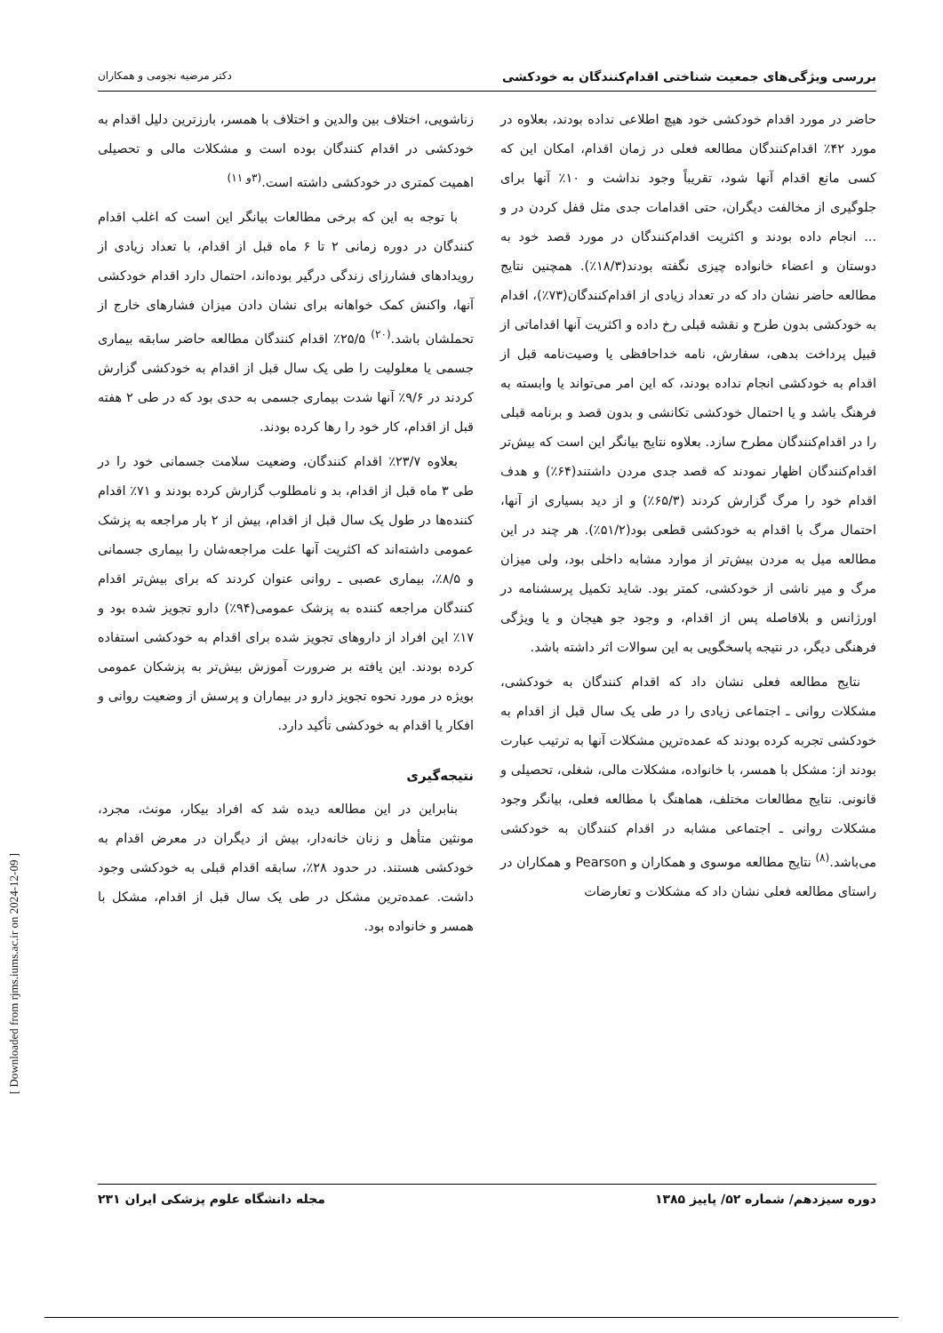بررسی ویژگی‌های جمعیت شناختی اقدام‌کنندگان به خودکشی دکتر مرضیه نجومی و همکاران
حاضر در مورد اقدام خودکشی خود هیچ اطلاعی نداده بودند، بعلاوه در مورد ۴۲٪ اقدام‌کنندگان مطالعه فعلی در زمان اقدام، امکان این که کسی مانع اقدام آنها شود، تقریباً وجود نداشت و ۱۰٪ آنها برای جلوگیری از مخالفت دیگران، حتی اقدامات جدی مثل قفل کردن در و ... انجام داده بودند و اکثریت اقدام‌کنندگان در مورد قصد خود به دوستان و اعضاء خانواده چیزی نگفته بودند(۱۸/۳٪). همچنین نتایج مطالعه حاضر نشان داد که در تعداد زیادی از اقدام‌کنندگان(۷۳٪)، اقدام به خودکشی بدون طرح و نقشه قبلی رخ داده و اکثریت آنها اقداماتی از قبیل پرداخت بدهی، سفارش، نامه خداحافظی یا وصیت‌نامه قبل از اقدام به خودکشی انجام نداده بودند، که این امر می‌تواند یا وابسته به فرهنگ باشد و یا احتمال خودکشی تکانشی و بدون قصد و برنامه قبلی را در اقدام‌کنندگان مطرح سازد. بعلاوه نتایج بیانگر این است که بیش‌تر اقدام‌کنندگان اظهار نمودند که قصد جدی مردن داشتند(۶۴٪) و هدف اقدام خود را مرگ گزارش کردند (۶۵/۳٪) و از دید بسیاری از آنها، احتمال مرگ با اقدام به خودکشی قطعی بود(۵۱/۲٪). هر چند در این مطالعه میل به مردن بیش‌تر از موارد مشابه داخلی بود، ولی میزان مرگ و میر ناشی از خودکشی، کمتر بود. شاید تکمیل پرسشنامه در اورژانس و بلافاصله پس از اقدام، و وجود جو هیجان و یا ویژگی فرهنگی دیگر، در نتیجه پاسخگویی به این سوالات اثر داشته باشد.
نتایج مطالعه فعلی نشان داد که اقدام کنندگان به خودکشی، مشکلات روانی ـ اجتماعی زیادی را در طی یک سال قبل از اقدام به خودکشی تجربه کرده بودند که عمده‌ترین مشکلات آنها به ترتیب عبارت بودند از: مشکل با همسر، با خانواده، مشکلات مالی، شغلی، تحصیلی و قانونی. نتایج مطالعات مختلف، هماهنگ با مطالعه فعلی، بیانگر وجود مشکلات روانی ـ اجتماعی مشابه در اقدام کنندگان به خودکشی می‌باشد.<sup>(۸)</sup> نتایج مطالعه موسوی و همکاران و Pearson و همکاران در راستای مطالعه فعلی نشان داد که مشکلات و تعارضات
زناشویی، اختلاف بین والدین و اختلاف با همسر، بارزترین دلیل اقدام به خودکشی در اقدام کنندگان بوده است و مشکلات مالی و تحصیلی اهمیت کمتری در خودکشی داشته است.<sup>(۳و ۱۱)</sup>
با توجه به این که برخی مطالعات بیانگر این است که اغلب اقدام کنندگان در دوره زمانی ۲ تا ۶ ماه قبل از اقدام، با تعداد زیادی از رویدادهای فشارزای زندگی درگیر بوده‌اند، احتمال دارد اقدام خودکشی آنها، واکنش کمک خواهانه برای نشان دادن میزان فشارهای خارج از تحملشان باشد.<sup>(۲۰)</sup> ۲۵/۵٪ اقدام کنندگان مطالعه حاضر سابقه بیماری جسمی یا معلولیت را طی یک سال قبل از اقدام به خودکشی گزارش کردند در ۹/۶٪ آنها شدت بیماری جسمی به حدی بود که در طی ۲ هفته قبل از اقدام، کار خود را رها کرده بودند.
بعلاوه ۲۳/۷٪ اقدام کنندگان، وضعیت سلامت جسمانی خود را در طی ۳ ماه قبل از اقدام، بد و نامطلوب گزارش کرده بودند و ۷۱٪ اقدام کننده‌ها در طول یک سال قبل از اقدام، بیش از ۲ بار مراجعه به پزشک عمومی داشته‌اند که اکثریت آنها علت مراجعه‌شان را بیماری جسمانی و ۸/۵٪، بیماری عصبی ـ روانی عنوان کردند که برای بیش‌تر اقدام کنندگان مراجعه کننده به پزشک عمومی(۹۴٪) دارو تجویز شده بود و ۱۷٪ این افراد از داروهای تجویز شده برای اقدام به خودکشی استفاده کرده بودند. این یافته بر ضرورت آموزش بیش‌تر به پزشکان عمومی بویژه در مورد نحوه تجویز دارو در بیماران و پرسش از وضعیت روانی و افکار یا اقدام به خودکشی تأکید دارد.
نتیجه‌گیری
بنابراین در این مطالعه دیده شد که افراد بیکار، مونث، مجرد، مونثین متأهل و زنان خانه‌دار، بیش از دیگران در معرض اقدام به خودکشی هستند. در حدود ۲۸٪، سابقه اقدام قبلی به خودکشی وجود داشت. عمده‌ترین مشکل در طی یک سال قبل از اقدام، مشکل با همسر و خانواده بود.
دوره سیزدهم/ شماره ۵۲/ پاییز ۱۳۸۵ مجله دانشگاه علوم پزشکی ایران ۲۳۱
[ Downloaded from rjms.iums.ac.ir on 2024-12-09 ]